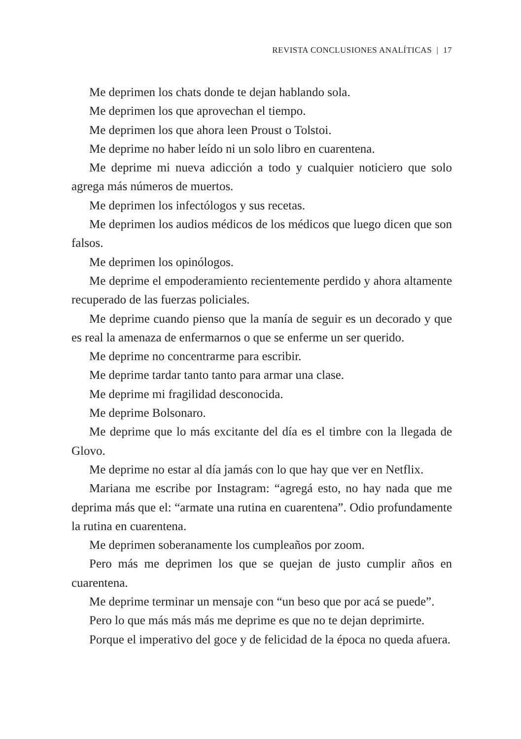REVISTA CONCLUSIONES ANALÍTICAS | 17
Me deprimen los chats donde te dejan hablando sola.
Me deprimen los que aprovechan el tiempo.
Me deprimen los que ahora leen Proust o Tolstoi.
Me deprime no haber leído ni un solo libro en cuarentena.
Me deprime mi nueva adicción a todo y cualquier noticiero que solo agrega más números de muertos.
Me deprimen los infectólogos y sus recetas.
Me deprimen los audios médicos de los médicos que luego dicen que son falsos.
Me deprimen los opinólogos.
Me deprime el empoderamiento recientemente perdido y ahora altamente recuperado de las fuerzas policiales.
Me deprime cuando pienso que la manía de seguir es un decorado y que es real la amenaza de enfermarnos o que se enferme un ser querido.
Me deprime no concentrarme para escribir.
Me deprime tardar tanto tanto para armar una clase.
Me deprime mi fragilidad desconocida.
Me deprime Bolsonaro.
Me deprime que lo más excitante del día es el timbre con la llegada de Glovo.
Me deprime no estar al día jamás con lo que hay que ver en Netflix.
Mariana me escribe por Instagram: “agregá esto, no hay nada que me deprima más que el: “armate una rutina en cuarentena”. Odio profundamente la rutina en cuarentena.
Me deprimen soberanamente los cumpleaños por zoom.
Pero más me deprimen los que se quejan de justo cumplir años en cuarentena.
Me deprime terminar un mensaje con “un beso que por acá se puede”.
Pero lo que más más más me deprime es que no te dejan deprimirte.
Porque el imperativo del goce y de felicidad de la época no queda afuera.